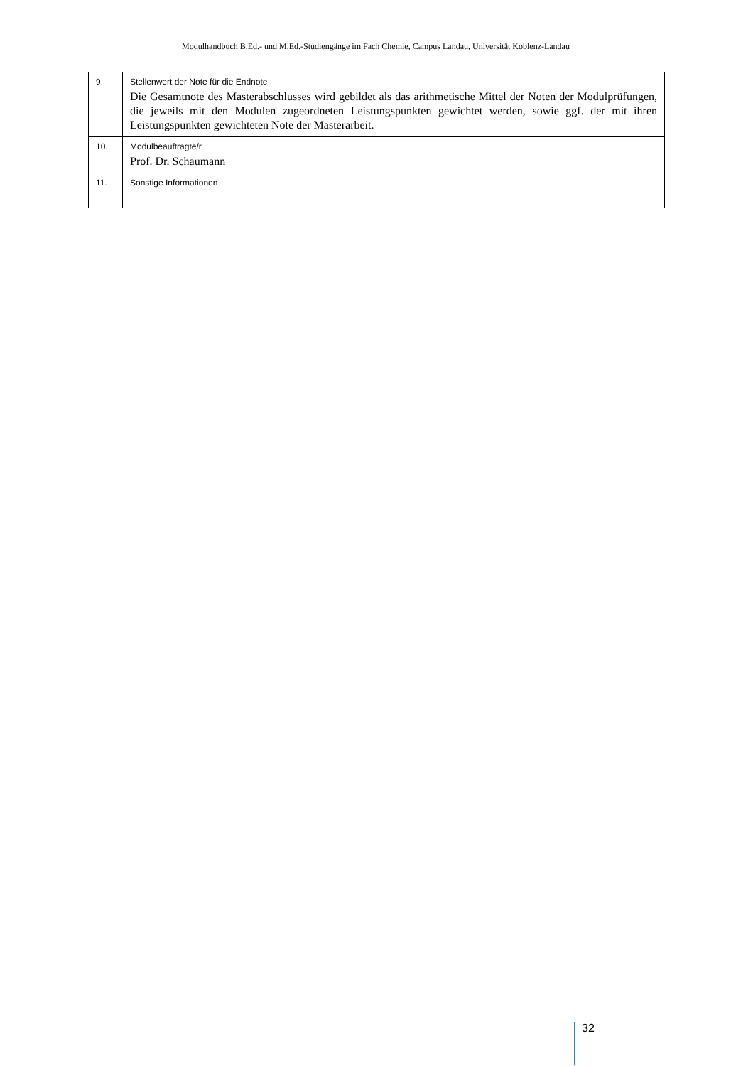Modulhandbuch B.Ed.- und M.Ed.-Studiengänge im Fach Chemie, Campus Landau, Universität Koblenz-Landau
| 9. | Stellenwert der Note für die Endnote Die Gesamtnote des Masterabschlusses wird gebildet als das arithmetische Mittel der Noten der Modulprüfungen, die jeweils mit den Modulen zugeordneten Leistungspunkten gewichtet werden, sowie ggf. der mit ihren Leistungspunkten gewichteten Note der Masterarbeit. |
| 10. | Modulbeauftragte/r Prof. Dr. Schaumann |
| 11. | Sonstige Informationen |
32